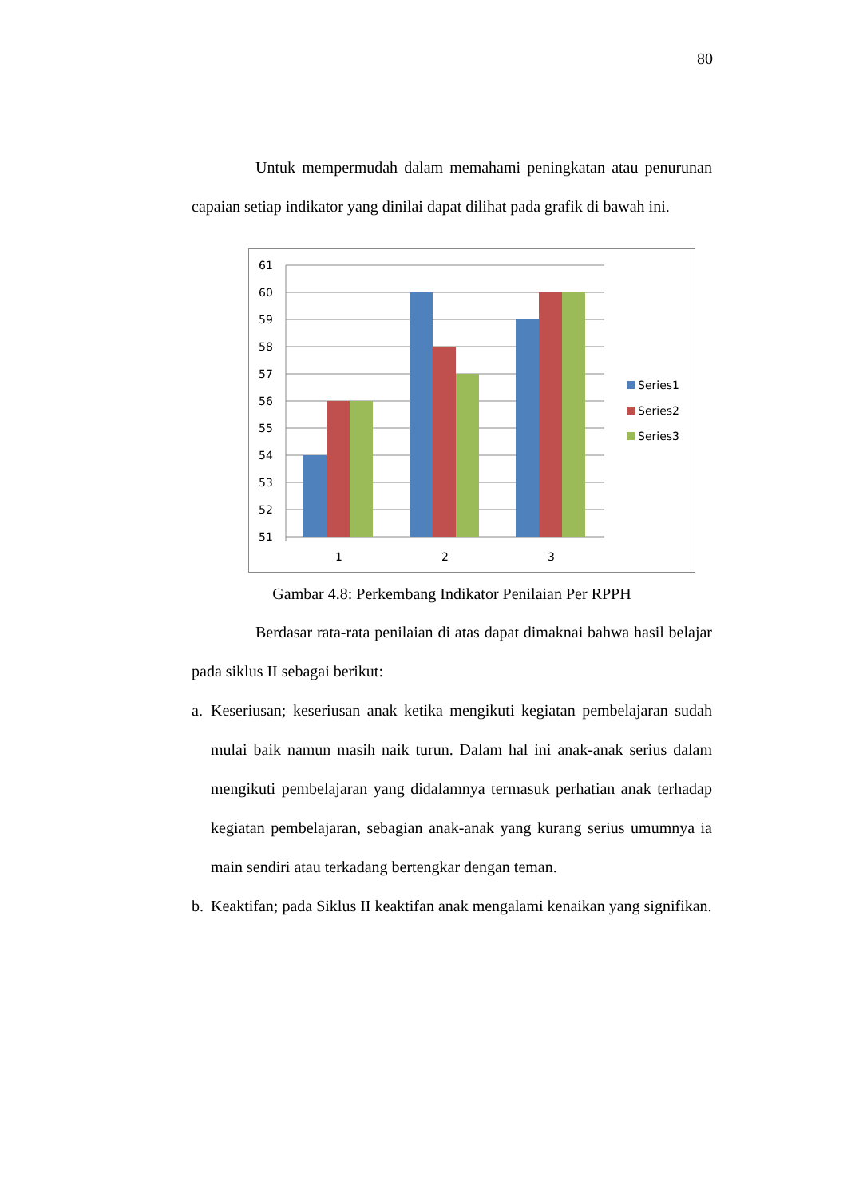80
Untuk mempermudah dalam memahami peningkatan atau penurunan capaian setiap indikator yang dinilai dapat dilihat pada grafik di bawah ini.
61
60
59
58
57
56
55
54
53
52
51
1
2
3
Series1
Series2
Series3
Gambar 4.8: Perkembang Indikator Penilaian Per RPPH
Berdasar rata-rata penilaian di atas dapat dimaknai bahwa hasil belajar pada siklus II sebagai berikut:
a. Keseriusan; keseriusan anak ketika mengikuti kegiatan pembelajaran sudah mulai baik namun masih naik turun. Dalam hal ini anak-anak serius dalam mengikuti pembelajaran yang didalamnya termasuk perhatian anak terhadap kegiatan pembelajaran, sebagian anak-anak yang kurang serius umumnya ia main sendiri atau terkadang bertengkar dengan teman.
b. Keaktifan; pada Siklus II keaktifan anak mengalami kenaikan yang signifikan.